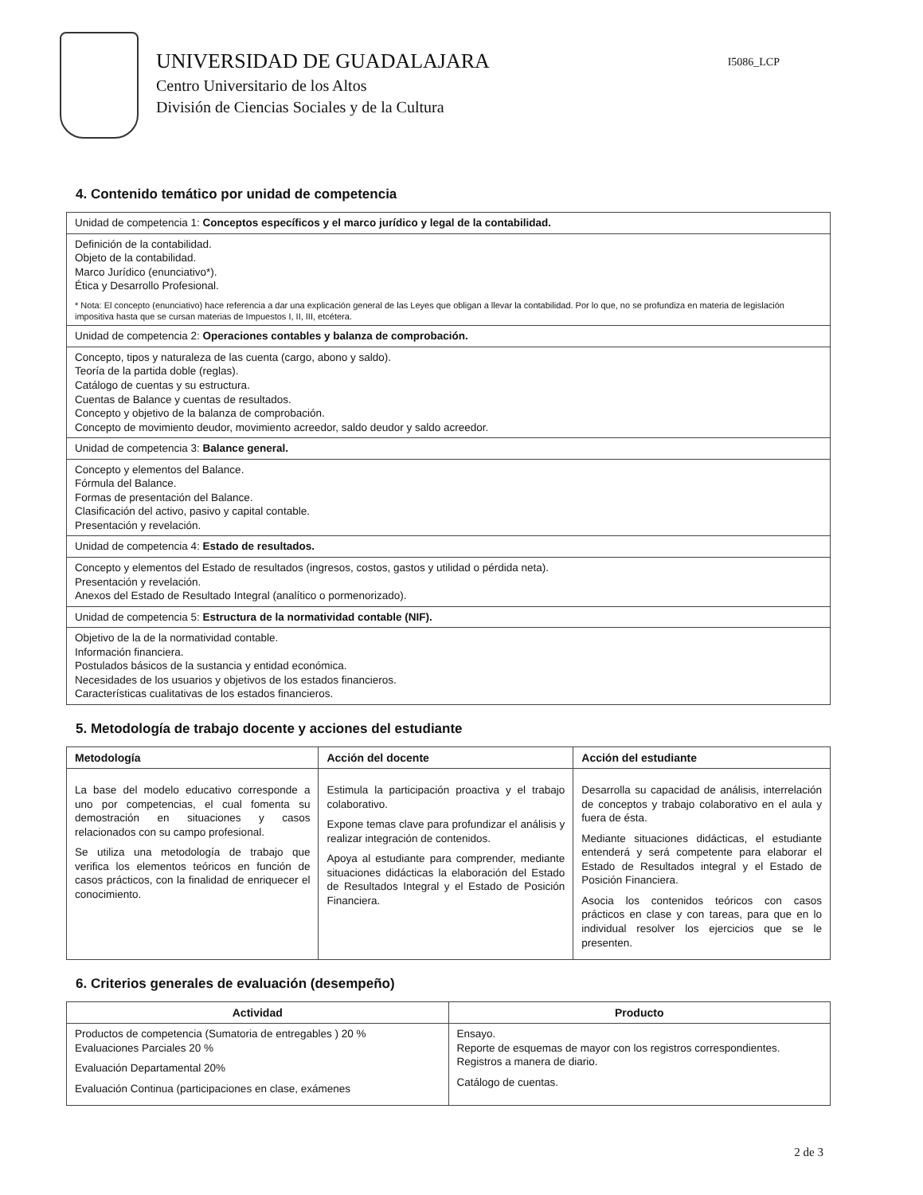UNIVERSIDAD DE GUADALAJARA
Centro Universitario de los Altos
División de Ciencias Sociales y de la Cultura
I5086_LCP
4. Contenido temático por unidad de competencia
| Unidad de competencia 1: Conceptos específicos y el marco jurídico y legal de la contabilidad. |
| Definición de la contabilidad. Objeto de la contabilidad. Marco Jurídico (enunciativo*). Ética y Desarrollo Profesional. * Nota: El concepto (enunciativo) hace referencia a dar una explicación general de las Leyes que obligan a llevar la contabilidad. Por lo que, no se profundiza en materia de legislación impositiva hasta que se cursan materias de Impuestos I, II, III, etcétera. |
| Unidad de competencia 2: Operaciones contables y balanza de comprobación. |
| Concepto, tipos y naturaleza de las cuenta (cargo, abono y saldo). Teoría de la partida doble (reglas). Catálogo de cuentas y su estructura. Cuentas de Balance y cuentas de resultados. Concepto y objetivo de la balanza de comprobación. Concepto de movimiento deudor, movimiento acreedor, saldo deudor y saldo acreedor. |
| Unidad de competencia 3: Balance general. |
| Concepto y elementos del Balance. Fórmula del Balance. Formas de presentación del Balance. Clasificación del activo, pasivo y capital contable. Presentación y revelación. |
| Unidad de competencia 4: Estado de resultados. |
| Concepto y elementos del Estado de resultados (ingresos, costos, gastos y utilidad o pérdida neta). Presentación y revelación. Anexos del Estado de Resultado Integral (analítico o pormenorizado). |
| Unidad de competencia 5: Estructura de la normatividad contable (NIF). |
| Objetivo de la de la normatividad contable. Información financiera. Postulados básicos de la sustancia y entidad económica. Necesidades de los usuarios y objetivos de los estados financieros. Características cualitativas de los estados financieros. |
5. Metodología de trabajo docente y acciones del estudiante
| Metodología | Acción del docente | Acción del estudiante |
| --- | --- | --- |
| La base del modelo educativo corresponde a uno por competencias, el cual fomenta su demostración en situaciones y casos relacionados con su campo profesional. Se utiliza una metodología de trabajo que verifica los elementos teóricos en función de casos prácticos, con la finalidad de enriquecer el conocimiento. | Estimula la participación proactiva y el trabajo colaborativo. Expone temas clave para profundizar el análisis y realizar integración de contenidos. Apoya al estudiante para comprender, mediante situaciones didácticas la elaboración del Estado de Resultados Integral y el Estado de Posición Financiera. | Desarrolla su capacidad de análisis, interrelación de conceptos y trabajo colaborativo en el aula y fuera de ésta. Mediante situaciones didácticas, el estudiante entenderá y será competente para elaborar el Estado de Resultados integral y el Estado de Posición Financiera. Asocia los contenidos teóricos con casos prácticos en clase y con tareas, para que en lo individual resolver los ejercicios que se le presenten. |
6. Criterios generales de evaluación (desempeño)
| Actividad | Producto |
| --- | --- |
| Productos de competencia (Sumatoria de entregables ) 20 % Evaluaciones Parciales 20 % Evaluación Departamental 20% Evaluación Continua (participaciones en clase, exámenes | Ensayo. Reporte de esquemas de mayor con los registros correspondientes. Registros a manera de diario. Catálogo de cuentas. |
2 de 3